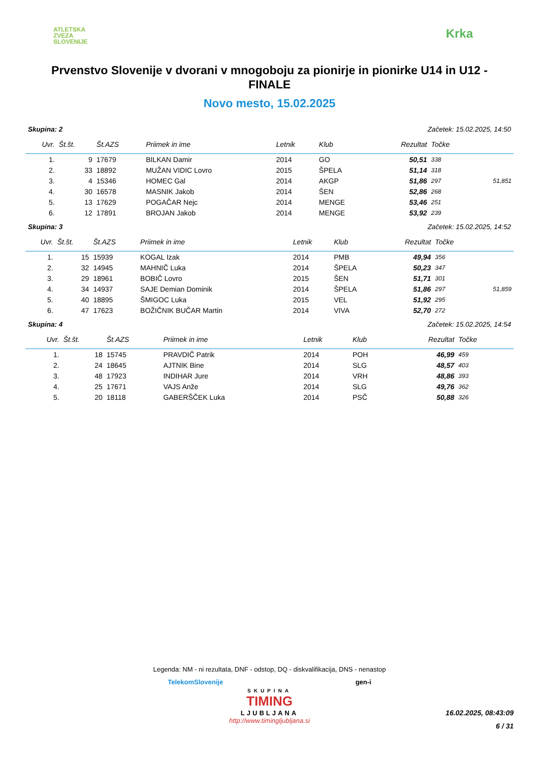ATLETSKA
ZVEZA
SLOVENIJE
Krka
Prvenstvo Slovenije v dvorani v mnogoboju za pionirje in pionirke U14 in U12 - FINALE
Novo mesto, 15.02.2025
Skupina: 2 Začetek: 15.02.2025, 14:50
| Uvr. | Št.št. | Št.AZS | Priimek in ime | Letnik | Klub | Rezultat | Točke | |
| --- | --- | --- | --- | --- | --- | --- | --- | --- |
| 1. | 9 | 17679 | BILKAN Damir | 2014 | GO | 50,51 | 338 | |
| 2. | 33 | 18892 | MUŽAN VIDIC Lovro | 2015 | ŠPELA | 51,14 | 318 | |
| 3. | 4 | 15346 | HOMEC Gal | 2014 | AKGP | 51,86 | 297 | 51,851 |
| 4. | 30 | 16578 | MASNIK Jakob | 2014 | ŠEN | 52,86 | 268 | |
| 5. | 13 | 17629 | POGAČAR Nejc | 2014 | MENGE | 53,46 | 251 | |
| 6. | 12 | 17891 | BROJAN Jakob | 2014 | MENGE | 53,92 | 239 | |
Skupina: 3 Začetek: 15.02.2025, 14:52
| Uvr. | Št.št. | Št.AZS | Priimek in ime | Letnik | Klub | Rezultat | Točke | |
| --- | --- | --- | --- | --- | --- | --- | --- | --- |
| 1. | 15 | 15939 | KOGAL Izak | 2014 | PMB | 49,94 | 356 | |
| 2. | 32 | 14945 | MAHNIČ Luka | 2014 | ŠPELA | 50,23 | 347 | |
| 3. | 29 | 18961 | BOBIČ Lovro | 2015 | ŠEN | 51,71 | 301 | |
| 4. | 34 | 14937 | SAJE Demian Dominik | 2014 | ŠPELA | 51,86 | 297 | 51,859 |
| 5. | 40 | 18895 | ŠMIGOC Luka | 2015 | VEL | 51,92 | 295 | |
| 6. | 47 | 17623 | BOŽIČNIK BUČAR Martin | 2014 | VIVA | 52,70 | 272 | |
Skupina: 4 Začetek: 15.02.2025, 14:54
| Uvr. | Št.št. | Št.AZS | Priimek in ime | Letnik | Klub | Rezultat | Točke | |
| --- | --- | --- | --- | --- | --- | --- | --- | --- |
| 1. | 18 | 15745 | PRAVDIČ Patrik | 2014 | POH | 46,99 | 459 | |
| 2. | 24 | 18645 | AJTNIK Bine | 2014 | SLG | 48,57 | 403 | |
| 3. | 48 | 17923 | INDIHAR Jure | 2014 | VRH | 48,86 | 393 | |
| 4. | 25 | 17671 | VAJS Anže | 2014 | SLG | 49,76 | 362 | |
| 5. | 20 | 18118 | GABERŠČEK Luka | 2014 | PSČ | 50,88 | 326 | |
Legenda: NM - ni rezultata, DNF - odstop, DQ - diskvalifikacija, DNS - nenastop
TelekomSlovenije gen-i
SKUPINA
TIMING
LJUBLJANA
http://www.timingljubljana.si
16.02.2025, 08:43:09
6 / 31